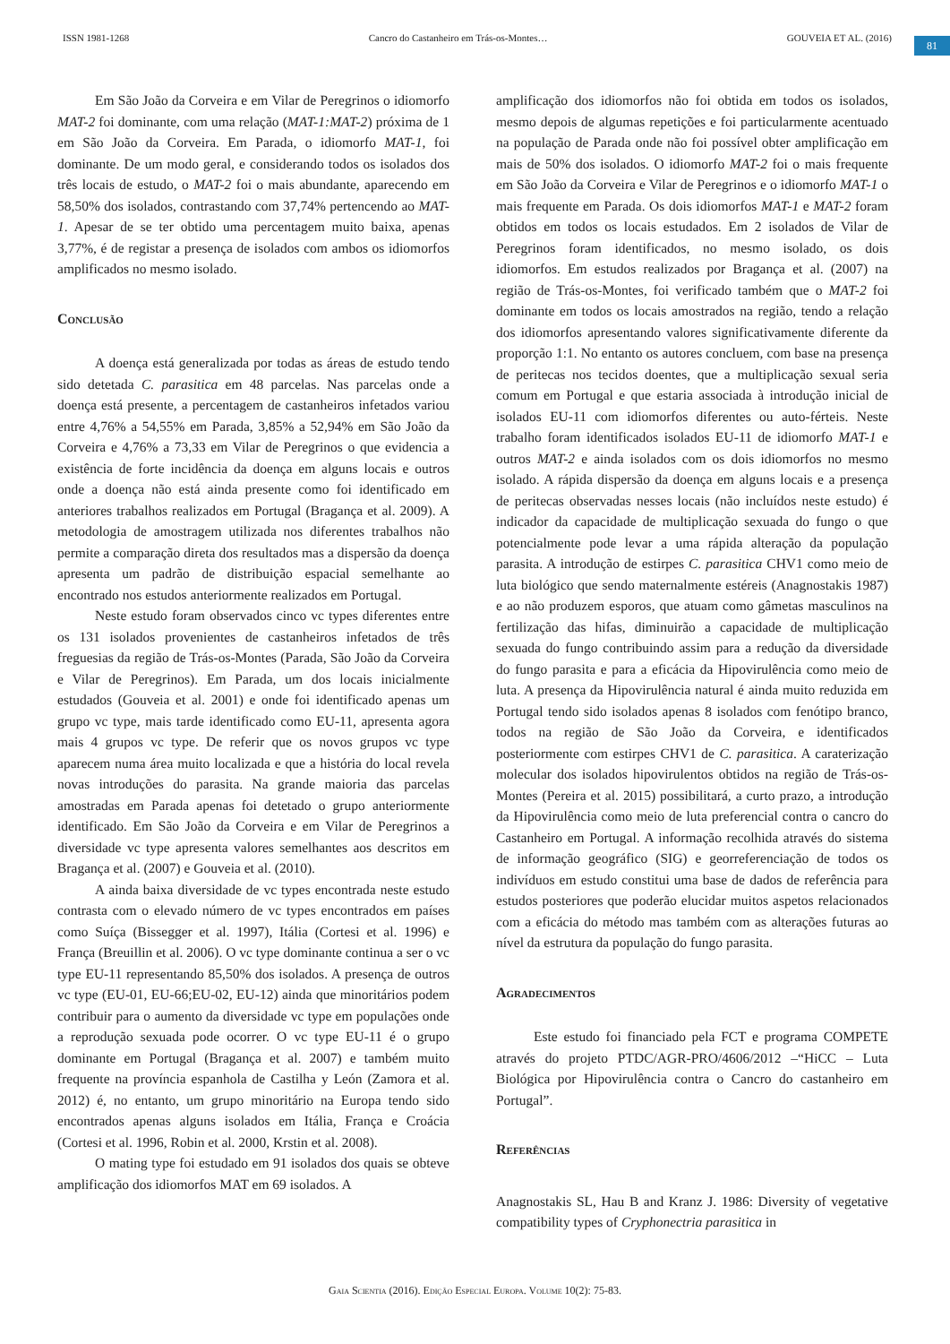ISSN 1981-1268 Cancro do Castanheiro em Trás-os-Montes… GOUVEIA ET AL. (2016)
81
Em São João da Corveira e em Vilar de Peregrinos o idiomorfo MAT-2 foi dominante, com uma relação (MAT-1:MAT-2) próxima de 1 em São João da Corveira. Em Parada, o idiomorfo MAT-1, foi dominante. De um modo geral, e considerando todos os isolados dos três locais de estudo, o MAT-2 foi o mais abundante, aparecendo em 58,50% dos isolados, contrastando com 37,74% pertencendo ao MAT-1. Apesar de se ter obtido uma percentagem muito baixa, apenas 3,77%, é de registar a presença de isolados com ambos os idiomorfos amplificados no mesmo isolado.
Conclusão
A doença está generalizada por todas as áreas de estudo tendo sido detetada C. parasitica em 48 parcelas. Nas parcelas onde a doença está presente, a percentagem de castanheiros infetados variou entre 4,76% a 54,55% em Parada, 3,85% a 52,94% em São João da Corveira e 4,76% a 73,33 em Vilar de Peregrinos o que evidencia a existência de forte incidência da doença em alguns locais e outros onde a doença não está ainda presente como foi identificado em anteriores trabalhos realizados em Portugal (Bragança et al. 2009). A metodologia de amostragem utilizada nos diferentes trabalhos não permite a comparação direta dos resultados mas a dispersão da doença apresenta um padrão de distribuição espacial semelhante ao encontrado nos estudos anteriormente realizados em Portugal.
Neste estudo foram observados cinco vc types diferentes entre os 131 isolados provenientes de castanheiros infetados de três freguesias da região de Trás-os-Montes (Parada, São João da Corveira e Vilar de Peregrinos). Em Parada, um dos locais inicialmente estudados (Gouveia et al. 2001) e onde foi identificado apenas um grupo vc type, mais tarde identificado como EU-11, apresenta agora mais 4 grupos vc type. De referir que os novos grupos vc type aparecem numa área muito localizada e que a história do local revela novas introduções do parasita. Na grande maioria das parcelas amostradas em Parada apenas foi detetado o grupo anteriormente identificado. Em São João da Corveira e em Vilar de Peregrinos a diversidade vc type apresenta valores semelhantes aos descritos em Bragança et al. (2007) e Gouveia et al. (2010).
A ainda baixa diversidade de vc types encontrada neste estudo contrasta com o elevado número de vc types encontrados em países como Suíça (Bissegger et al. 1997), Itália (Cortesi et al. 1996) e França (Breuillin et al. 2006). O vc type dominante continua a ser o vc type EU-11 representando 85,50% dos isolados. A presença de outros vc type (EU-01, EU-66;EU-02, EU-12) ainda que minoritários podem contribuir para o aumento da diversidade vc type em populações onde a reprodução sexuada pode ocorrer. O vc type EU-11 é o grupo dominante em Portugal (Bragança et al. 2007) e também muito frequente na província espanhola de Castilha y León (Zamora et al. 2012) é, no entanto, um grupo minoritário na Europa tendo sido encontrados apenas alguns isolados em Itália, França e Croácia (Cortesi et al. 1996, Robin et al. 2000, Krstin et al. 2008).
O mating type foi estudado em 91 isolados dos quais se obteve amplificação dos idiomorfos MAT em 69 isolados. A
amplificação dos idiomorfos não foi obtida em todos os isolados, mesmo depois de algumas repetições e foi particularmente acentuado na população de Parada onde não foi possível obter amplificação em mais de 50% dos isolados. O idiomorfo MAT-2 foi o mais frequente em São João da Corveira e Vilar de Peregrinos e o idiomorfo MAT-1 o mais frequente em Parada. Os dois idiomorfos MAT-1 e MAT-2 foram obtidos em todos os locais estudados. Em 2 isolados de Vilar de Peregrinos foram identificados, no mesmo isolado, os dois idiomorfos. Em estudos realizados por Bragança et al. (2007) na região de Trás-os-Montes, foi verificado também que o MAT-2 foi dominante em todos os locais amostrados na região, tendo a relação dos idiomorfos apresentando valores significativamente diferente da proporção 1:1. No entanto os autores concluem, com base na presença de peritecas nos tecidos doentes, que a multiplicação sexual seria comum em Portugal e que estaria associada à introdução inicial de isolados EU-11 com idiomorfos diferentes ou auto-férteis. Neste trabalho foram identificados isolados EU-11 de idiomorfo MAT-1 e outros MAT-2 e ainda isolados com os dois idiomorfos no mesmo isolado. A rápida dispersão da doença em alguns locais e a presença de peritecas observadas nesses locais (não incluídos neste estudo) é indicador da capacidade de multiplicação sexuada do fungo o que potencialmente pode levar a uma rápida alteração da população parasita. A introdução de estirpes C. parasitica CHV1 como meio de luta biológico que sendo maternalmente estéreis (Anagnostakis 1987) e ao não produzem esporos, que atuam como gâmetas masculinos na fertilização das hifas, diminuirão a capacidade de multiplicação sexuada do fungo contribuindo assim para a redução da diversidade do fungo parasita e para a eficácia da Hipovirulência como meio de luta. A presença da Hipovirulência natural é ainda muito reduzida em Portugal tendo sido isolados apenas 8 isolados com fenótipo branco, todos na região de São João da Corveira, e identificados posteriormente com estirpes CHV1 de C. parasitica. A caraterização molecular dos isolados hipovirulentos obtidos na região de Trás-os-Montes (Pereira et al. 2015) possibilitará, a curto prazo, a introdução da Hipovirulência como meio de luta preferencial contra o cancro do Castanheiro em Portugal. A informação recolhida através do sistema de informação geográfico (SIG) e georreferenciação de todos os indivíduos em estudo constitui uma base de dados de referência para estudos posteriores que poderão elucidar muitos aspetos relacionados com a eficácia do método mas também com as alterações futuras ao nível da estrutura da população do fungo parasita.
Agradecimentos
Este estudo foi financiado pela FCT e programa COMPETE através do projeto PTDC/AGR-PRO/4606/2012 –“HiCC – Luta Biológica por Hipovirulência contra o Cancro do castanheiro em Portugal”.
Referências
Anagnostakis SL, Hau B and Kranz J. 1986: Diversity of vegetative compatibility types of Cryphonectria parasitica in
Gaia Scientia (2016). Edição Especial Europa. Volume 10(2): 75-83.